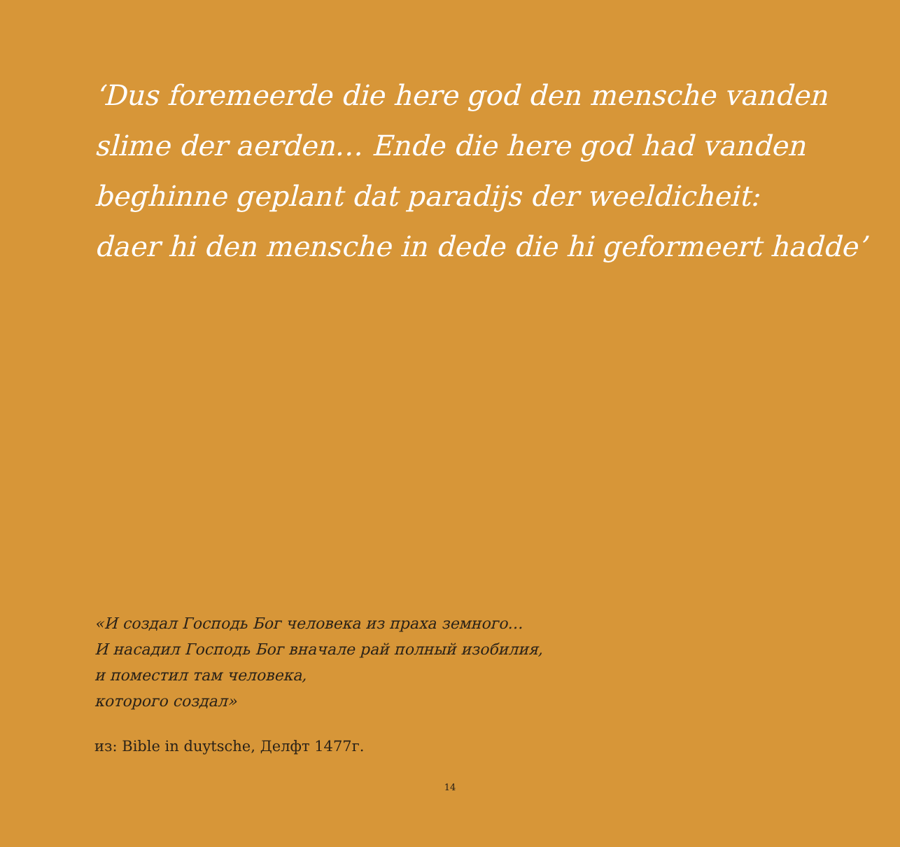‘Dus foremeerde die here god den mensche vanden
slime der aerden… Ende die here god had vanden
beghinne geplant dat paradijs der weeldicheit:
daer hi den mensche in dede die hi geformeert hadde’
«И создал Господь Бог человека из праха земного…
И насадил Господь Бог вначале рай полный изобилия,
и поместил там человека,
которого создал»
из: Bible in duytsche, Делфт 1477г.
14